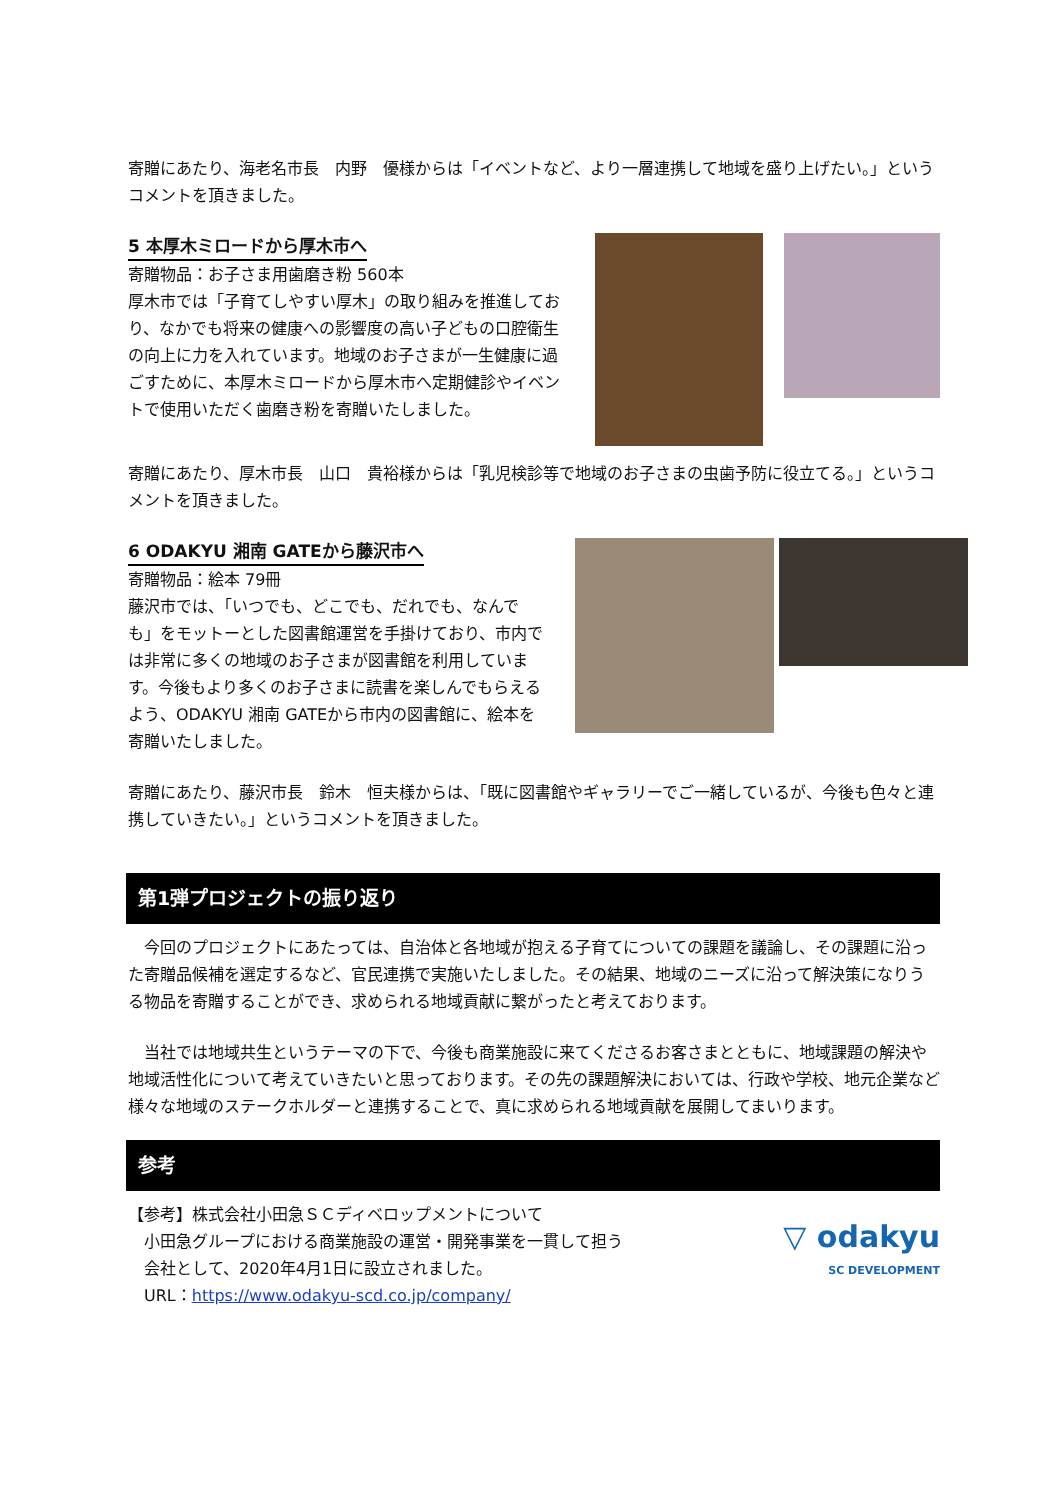寄贈にあたり、海老名市長　内野　優様からは「イベントなど、より一層連携して地域を盛り上げたい。」というコメントを頂きました。
5 本厚木ミロードから厚木市へ
寄贈物品：お子さま用歯磨き粉 560本
厚木市では「子育てしやすい厚木」の取り組みを推進しており、なかでも将来の健康への影響度の高い子どもの口腔衛生の向上に力を入れています。地域のお子さまが一生健康に過ごすために、本厚木ミロードから厚木市へ定期健診やイベントで使用いただく歯磨き粉を寄贈いたしました。
寄贈にあたり、厚木市長　山口　貴裕様からは「乳児検診等で地域のお子さまの虫歯予防に役立てる。」というコメントを頂きました。
6 ODAKYU 湘南 GATEから藤沢市へ
寄贈物品：絵本 79冊
藤沢市では、「いつでも、どこでも、だれでも、なんでも」をモットーとした図書館運営を手掛けており、市内では非常に多くの地域のお子さまが図書館を利用しています。今後もより多くのお子さまに読書を楽しんでもらえるよう、ODAKYU 湘南 GATEから市内の図書館に、絵本を寄贈いたしました。
寄贈にあたり、藤沢市長　鈴木　恒夫様からは、「既に図書館やギャラリーでご一緒しているが、今後も色々と連携していきたい。」というコメントを頂きました。
第1弾プロジェクトの振り返り
　今回のプロジェクトにあたっては、自治体と各地域が抱える子育てについての課題を議論し、その課題に沿った寄贈品候補を選定するなど、官民連携で実施いたしました。その結果、地域のニーズに沿って解決策になりうる物品を寄贈することができ、求められる地域貢献に繋がったと考えております。
　当社では地域共生というテーマの下で、今後も商業施設に来てくださるお客さまとともに、地域課題の解決や地域活性化について考えていきたいと思っております。その先の課題解決においては、行政や学校、地元企業など様々な地域のステークホルダーと連携することで、真に求められる地域貢献を展開してまいります。
参考
【参考】株式会社小田急ＳＣディベロップメントについて
　小田急グループにおける商業施設の運営・開発事業を一貫して担う
　会社として、2020年4月1日に設立されました。
　URL：https://www.odakyu-scd.co.jp/company/
▽ odakyu
SC DEVELOPMENT